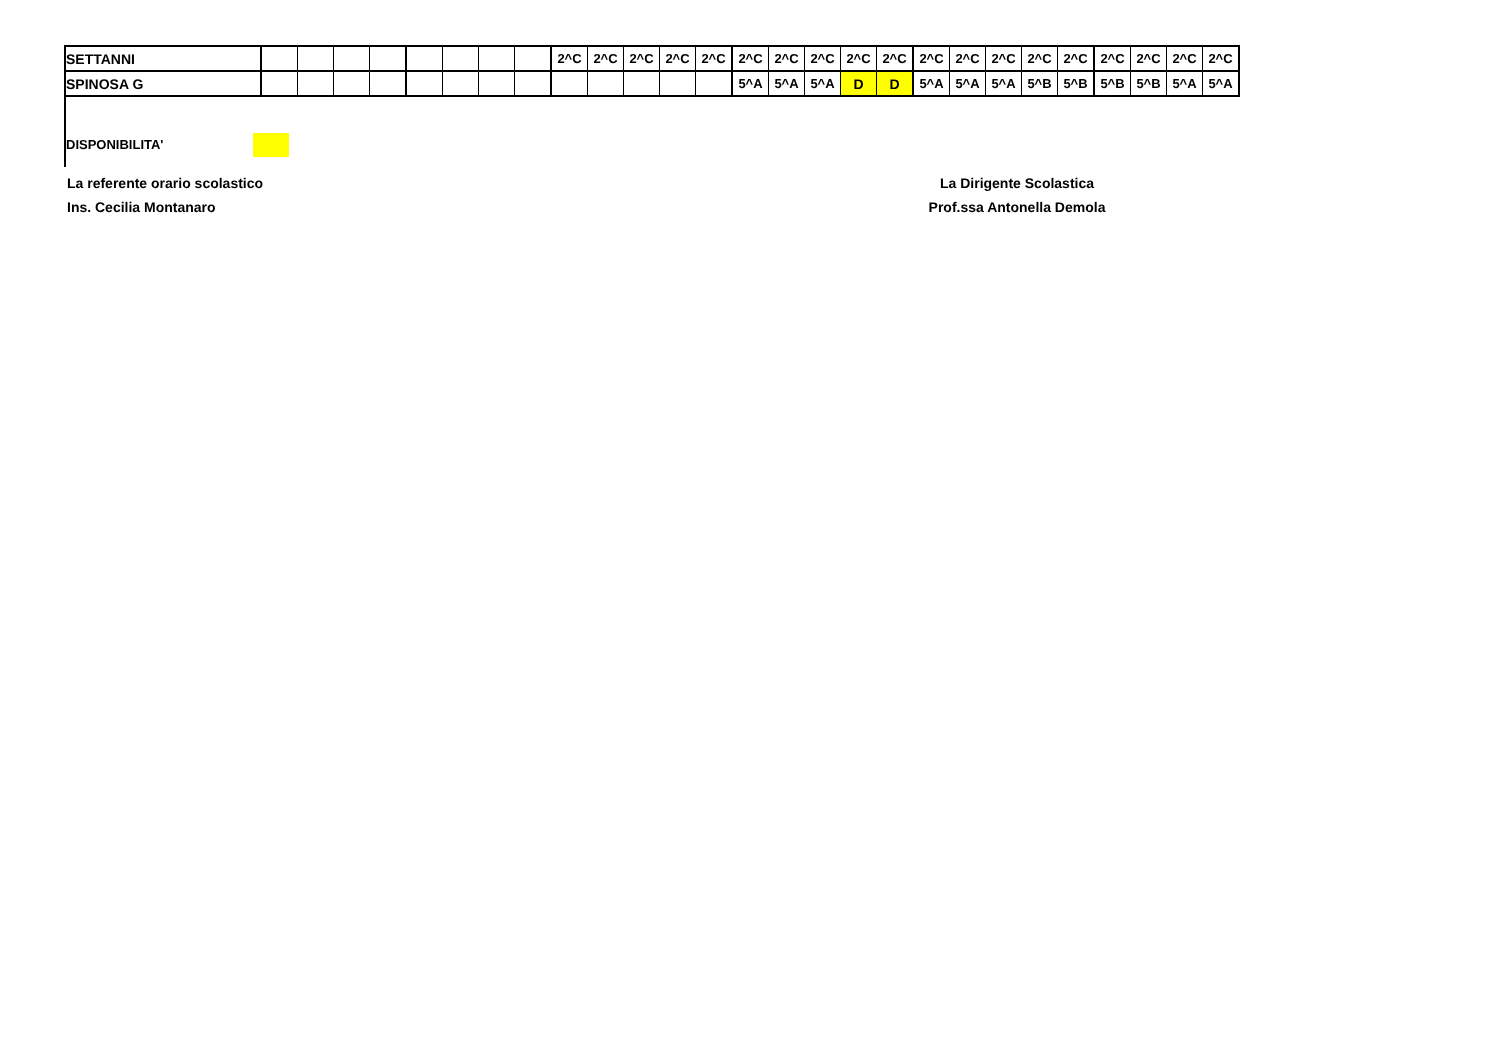| SETTANNI | | | | | | | | | 2^C | 2^C | 2^C | 2^C | 2^C | 2^C | 2^C | 2^C | 2^C | 2^C | 2^C | 2^C | 2^C | 2^C | 2^C | 2^C | 2^C | 2^C | 2^C |
| SPINOSA G | | | | | | | | | | | | | | 5^A | 5^A | 5^A | D | D | 5^A | 5^A | 5^A | 5^B | 5^B | 5^B | 5^B | 5^A | 5^A |
DISPONIBILITA'
La referente orario scolastico
Ins. Cecilia Montanaro
La Dirigente Scolastica
Prof.ssa Antonella Demola